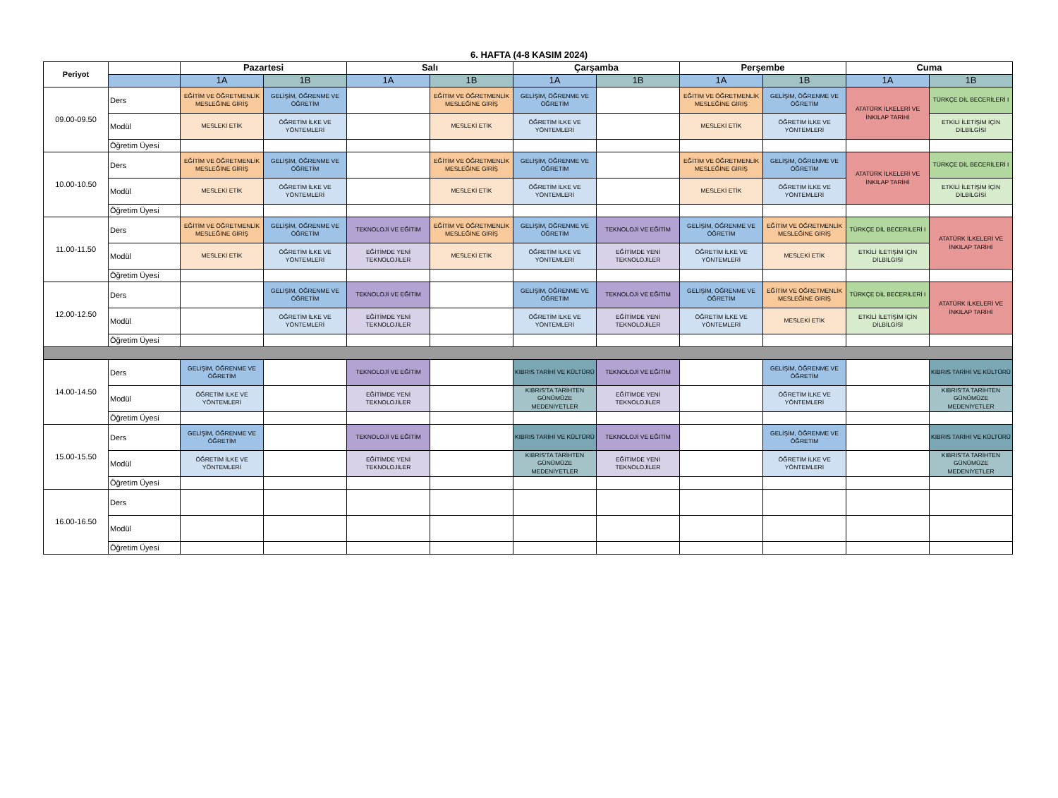6. HAFTA (4-8 KASIM 2024)
| Periyot | | Pazartesi | | Salı | | Çarşamba | | Perşembe | | Cuma | |
| --- | --- | --- | --- | --- | --- | --- | --- | --- | --- | --- | --- |
| | | 1A | 1B | 1A | 1B | 1A | 1B | 1A | 1B | 1A | 1B |
| 09.00-09.50 | Ders | EĞİTİM VE ÖĞRETMENLİK MESLEĞİNE GİRİŞ | GELİŞİM, ÖĞRENME VE ÖĞRETİM | | EĞİTİM VE ÖĞRETMENLİK MESLEĞİNE GİRİŞ | GELİŞİM, ÖĞRENME VE ÖĞRETİM | | EĞİTİM VE ÖĞRETMENLİK MESLEĞİNE GİRİŞ | GELİŞİM, ÖĞRENME VE ÖĞRETİM | ATATÜRK İLKELERİ VE İNKILAP TARİHİ | TÜRKÇE DİL BECERİLERİ I |
| | Modül | MESLEKİ ETİK | ÖĞRETİM İLKE VE YÖNTEMLERİ | | MESLEKİ ETİK | ÖĞRETİM İLKE VE YÖNTEMLERİ | | MESLEKİ ETİK | ÖĞRETİM İLKE VE YÖNTEMLERİ | | ETKİLİ İLETİŞİM İÇİN DİLBİLGİSİ |
| | Öğretim Üyesi | | | | | | | | | | |
| 10.00-10.50 | Ders | EĞİTİM VE ÖĞRETMENLİK MESLEĞİNE GİRİŞ | GELİŞİM, ÖĞRENME VE ÖĞRETİM | | EĞİTİM VE ÖĞRETMENLİK MESLEĞİNE GİRİŞ | GELİŞİM, ÖĞRENME VE ÖĞRETİM | | EĞİTİM VE ÖĞRETMENLİK MESLEĞİNE GİRİŞ | GELİŞİM, ÖĞRENME VE ÖĞRETİM | ATATÜRK İLKELERİ VE İNKILAP TARİHİ | TÜRKÇE DİL BECERİLERİ I |
| | Modül | MESLEKİ ETİK | ÖĞRETİM İLKE VE YÖNTEMLERİ | | MESLEKİ ETİK | ÖĞRETİM İLKE VE YÖNTEMLERİ | | MESLEKİ ETİK | ÖĞRETİM İLKE VE YÖNTEMLERİ | | ETKİLİ İLETİŞİM İÇİN DİLBİLGİSİ |
| | Öğretim Üyesi | | | | | | | | | | |
| 11.00-11.50 | Ders | EĞİTİM VE ÖĞRETMENLİK MESLEĞİNE GİRİŞ | GELİŞİM, ÖĞRENME VE ÖĞRETİM | TEKNOLOJİ VE EĞİTİM | EĞİTİM VE ÖĞRETMENLİK MESLEĞİNE GİRİŞ | GELİŞİM, ÖĞRENME VE ÖĞRETİM | TEKNOLOJİ VE EĞİTİM | GELİŞİM, ÖĞRENME VE ÖĞRETİM | EĞİTİM VE ÖĞRETMENLİK MESLEĞİNE GİRİŞ | TÜRKÇE DİL BECERİLERİ I | ATATÜRK İLKELERİ VE İNKILAP TARİHİ |
| | Modül | MESLEKİ ETİK | ÖĞRETİM İLKE VE YÖNTEMLERİ | EĞİTİMDE YENİ TEKNOLOJİLER | MESLEKİ ETİK | ÖĞRETİM İLKE VE YÖNTEMLERİ | EĞİTİMDE YENİ TEKNOLOJİLER | ÖĞRETİM İLKE VE YÖNTEMLERİ | MESLEKİ ETİK | ETKİLİ İLETİŞİM İÇİN DİLBİLGİSİ | |
| | Öğretim Üyesi | | | | | | | | | | |
| 12.00-12.50 | Ders | | GELİŞİM, ÖĞRENME VE ÖĞRETİM | TEKNOLOJİ VE EĞİTİM | | GELİŞİM, ÖĞRENME VE ÖĞRETİM | TEKNOLOJİ VE EĞİTİM | GELİŞİM, ÖĞRENME VE ÖĞRETİM | EĞİTİM VE ÖĞRETMENLİK MESLEĞİNE GİRİŞ | TÜRKÇE DİL BECERİLERİ I | ATATÜRK İLKELERİ VE İNKILAP TARİHİ |
| | Modül | | ÖĞRETİM İLKE VE YÖNTEMLERİ | EĞİTİMDE YENİ TEKNOLOJİLER | | ÖĞRETİM İLKE VE YÖNTEMLERİ | EĞİTİMDE YENİ TEKNOLOJİLER | ÖĞRETİM İLKE VE YÖNTEMLERİ | MESLEKİ ETİK | ETKİLİ İLETİŞİM İÇİN DİLBİLGİSİ | |
| | Öğretim Üyesi | | | | | | | | | | |
| 14.00-14.50 | Ders | GELİŞİM, ÖĞRENME VE ÖĞRETİM | | TEKNOLOJİ VE EĞİTİM | | KIBRIS TARİHİ VE KÜLTÜRÜ | TEKNOLOJİ VE EĞİTİM | | GELİŞİM, ÖĞRENME VE ÖĞRETİM | | KIBRIS TARİHİ VE KÜLTÜRÜ |
| | Modül | ÖĞRETİM İLKE VE YÖNTEMLERİ | | EĞİTİMDE YENİ TEKNOLOJİLER | | KIBRIS'TA TARİHTEN GÜNÜMÜZE MEDENİYETLER | EĞİTİMDE YENİ TEKNOLOJİLER | | ÖĞRETİM İLKE VE YÖNTEMLERİ | | KIBRIS'TA TARİHTEN GÜNÜMÜZE MEDENİYETLER |
| | Öğretim Üyesi | | | | | | | | | | |
| 15.00-15.50 | Ders | GELİŞİM, ÖĞRENME VE ÖĞRETİM | | TEKNOLOJİ VE EĞİTİM | | KIBRIS TARİHİ VE KÜLTÜRÜ | TEKNOLOJİ VE EĞİTİM | | GELİŞİM, ÖĞRENME VE ÖĞRETİM | | KIBRIS TARİHİ VE KÜLTÜRÜ |
| | Modül | ÖĞRETİM İLKE VE YÖNTEMLERİ | | EĞİTİMDE YENİ TEKNOLOJİLER | | KIBRIS'TA TARİHTEN GÜNÜMÜZE MEDENİYETLER | EĞİTİMDE YENİ TEKNOLOJİLER | | ÖĞRETİM İLKE VE YÖNTEMLERİ | | KIBRIS'TA TARİHTEN GÜNÜMÜZE MEDENİYETLER |
| | Öğretim Üyesi | | | | | | | | | | |
| 16.00-16.50 | Ders | | | | | | | | | | |
| | Modül | | | | | | | | | | |
| | Öğretim Üyesi | | | | | | | | | | |